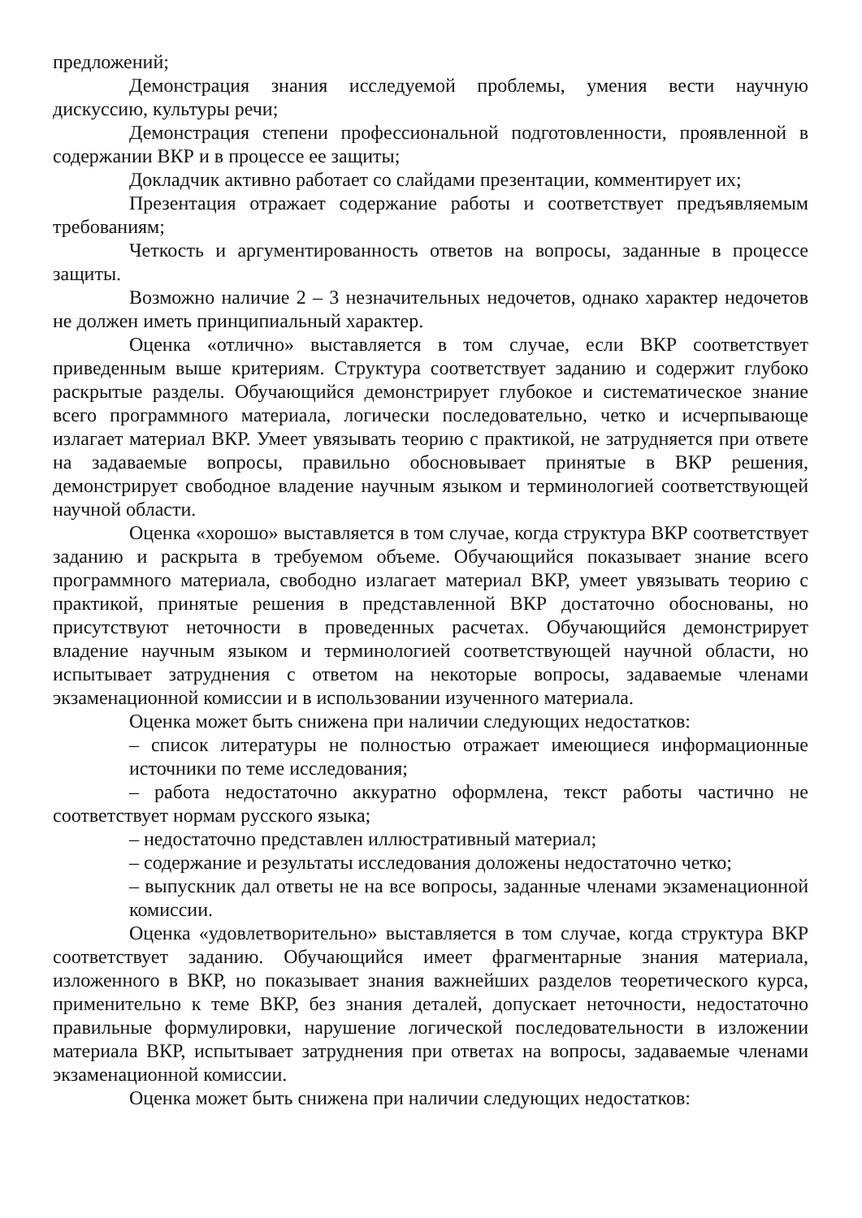предложений;
Демонстрация знания исследуемой проблемы, умения вести научную дискуссию, культуры речи;
Демонстрация степени профессиональной подготовленности, проявленной в содержании ВКР и в процессе ее защиты;
Докладчик активно работает со слайдами презентации, комментирует их;
Презентация отражает содержание работы и соответствует предъявляемым требованиям;
Четкость и аргументированность ответов на вопросы, заданные в процессе защиты.
Возможно наличие 2 – 3 незначительных недочетов, однако характер недочетов не должен иметь принципиальный характер.
Оценка «отлично» выставляется в том случае, если ВКР соответствует приведенным выше критериям. Структура соответствует заданию и содержит глубоко раскрытые разделы. Обучающийся демонстрирует глубокое и систематическое знание всего программного материала, логически последовательно, четко и исчерпывающе излагает материал ВКР. Умеет увязывать теорию с практикой, не затрудняется при ответе на задаваемые вопросы, правильно обосновывает принятые в ВКР решения, демонстрирует свободное владение научным языком и терминологией соответствующей научной области.
Оценка «хорошо» выставляется в том случае, когда структура ВКР соответствует заданию и раскрыта в требуемом объеме. Обучающийся показывает знание всего программного материала, свободно излагает материал ВКР, умеет увязывать теорию с практикой, принятые решения в представленной ВКР достаточно обоснованы, но присутствуют неточности в проведенных расчетах. Обучающийся демонстрирует владение научным языком и терминологией соответствующей научной области, но испытывает затруднения с ответом на некоторые вопросы, задаваемые членами экзаменационной комиссии и в использовании изученного материала.
Оценка может быть снижена при наличии следующих недостатков:
– список литературы не полностью отражает имеющиеся информационные источники по теме исследования;
– работа недостаточно аккуратно оформлена, текст работы частично не соответствует нормам русского языка;
– недостаточно представлен иллюстративный материал;
– содержание и результаты исследования доложены недостаточно четко;
– выпускник дал ответы не на все вопросы, заданные членами экзаменационной комиссии.
Оценка «удовлетворительно» выставляется в том случае, когда структура ВКР соответствует заданию. Обучающийся имеет фрагментарные знания материала, изложенного в ВКР, но показывает знания важнейших разделов теоретического курса, применительно к теме ВКР, без знания деталей, допускает неточности, недостаточно правильные формулировки, нарушение логической последовательности в изложении материала ВКР, испытывает затруднения при ответах на вопросы, задаваемые членами экзаменационной комиссии.
Оценка может быть снижена при наличии следующих недостатков: